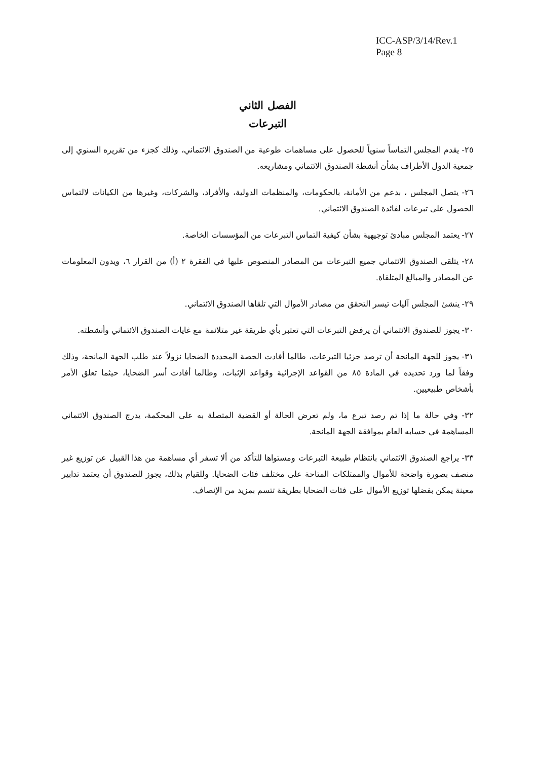ICC-ASP/3/14/Rev.1
Page 8
الفصل الثاني
التبرعات
٢٥- يقدم المجلس التماساً سنوياً للحصول على مساهمات طوعية من الصندوق الائتماني، وذلك كجزء من تقريره السنوي إلى جمعية الدول الأطراف بشأن أنشطة الصندوق الائتماني ومشاريعه.
٢٦- يتصل المجلس ، بدعم من الأمانة، بالحكومات، والمنظمات الدولية، والأفراد، والشركات، وغيرها من الكيانات لالتماس الحصول على تبرعات لفائدة الصندوق الائتماني.
٢٧- يعتمد المجلس مبادئ توجيهية بشأن كيفية التماس التبرعات من المؤسسات الخاصة.
٢٨- يتلقى الصندوق الائتماني جميع التبرعات من المصادر المنصوص عليها في الفقرة ٢ (أ) من القرار ٦، ويدون المعلومات عن المصادر والمبالغ المتلقاة.
٢٩- ينشئ المجلس آليات تيسر التحقق من مصادر الأموال التي تلقاها الصندوق الائتماني.
٣٠- يجوز للصندوق الائتماني أن يرفض التبرعات التي تعتبر بأي طريقة غير متلائمة مع غايات الصندوق الائتماني وأنشطته.
٣١- يجوز للجهة المانحة أن ترصد جزئيا التبرعات، طالما أفادت الحصة المحددة الضحايا نزولاً عند طلب الجهة المانحة، وذلك وفقاً لما ورد تحديده في المادة ٨٥ من القواعد الإجرائية وقواعد الإثبات، وطالما أفادت أسر الضحايا، حيثما تعلق الأمر بأشخاص طبيعيين.
٣٢- وفي حالة ما إذا تم رصد تبرع ما، ولم تعرض الحالة أو القضية المتصلة به على المحكمة، يدرج الصندوق الائتماني المساهمة في حسابه العام بموافقة الجهة المانحة.
٣٣- يراجع الصندوق الائتماني بانتظام طبيعة التبرعات ومستواها للتأكد من ألا تسفر أي مساهمة من هذا القبيل عن توزيع غير منصف بصورة واضحة للأموال والممتلكات المتاحة على مختلف فئات الضحايا. وللقيام بذلك، يجوز للصندوق أن يعتمد تدابير معينة يمكن بفضلها توزيع الأموال على فئات الضحايا بطريقة تتسم بمزيد من الإنصاف.